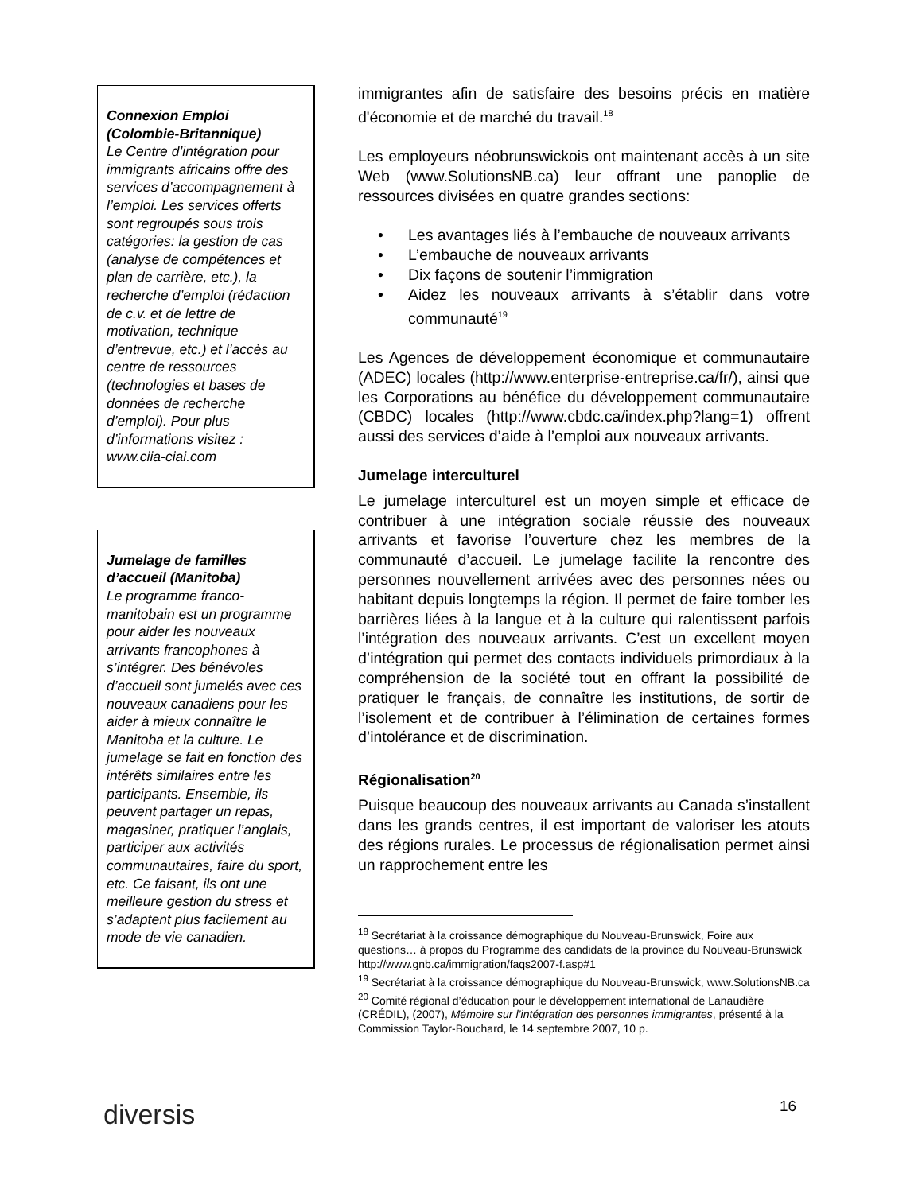Connexion Emploi (Colombie-Britannique)
Le Centre d’intégration pour immigrants africains offre des services d’accompagnement à l’emploi. Les services offerts sont regroupés sous trois catégories: la gestion de cas (analyse de compétences et plan de carrière, etc.), la recherche d’emploi (rédaction de c.v. et de lettre de motivation, technique d’entrevue, etc.) et l’accès au centre de ressources (technologies et bases de données de recherche d’emploi). Pour plus d’informations visitez : www.ciia-ciai.com
Jumelage de familles d’accueil (Manitoba)
Le programme franco-manitobain est un programme pour aider les nouveaux arrivants francophones à s’intégrer. Des bénévoles d’accueil sont jumelés avec ces nouveaux canadiens pour les aider à mieux connaître le Manitoba et la culture. Le jumelage se fait en fonction des intérêts similaires entre les participants. Ensemble, ils peuvent partager un repas, magasiner, pratiquer l’anglais, participer aux activités communautaires, faire du sport, etc. Ce faisant, ils ont une meilleure gestion du stress et s’adaptent plus facilement au mode de vie canadien.
immigrantes afin de satisfaire des besoins précis en matière d'économie et de marché du travail.<sup>18</sup>
Les employeurs néobrunswickois ont maintenant accès à un site Web (www.SolutionsNB.ca) leur offrant une panoplie de ressources divisées en quatre grandes sections:
• Les avantages liés à l’embauche de nouveaux arrivants
• L’embauche de nouveaux arrivants
• Dix façons de soutenir l’immigration
• Aidez les nouveaux arrivants à s’établir dans votre communauté<sup>19</sup>
Les Agences de développement économique et communautaire (ADEC) locales (http://www.enterprise-entreprise.ca/fr/), ainsi que les Corporations au bénéfice du développement communautaire (CBDC) locales (http://www.cbdc.ca/index.php?lang=1) offrent aussi des services d’aide à l’emploi aux nouveaux arrivants.
Jumelage interculturel
Le jumelage interculturel est un moyen simple et efficace de contribuer à une intégration sociale réussie des nouveaux arrivants et favorise l’ouverture chez les membres de la communauté d’accueil. Le jumelage facilite la rencontre des personnes nouvellement arrivées avec des personnes nées ou habitant depuis longtemps la région. Il permet de faire tomber les barrières liées à la langue et à la culture qui ralentissent parfois l’intégration des nouveaux arrivants. C’est un excellent moyen d’intégration qui permet des contacts individuels primordiaux à la compréhension de la société tout en offrant la possibilité de pratiquer le français, de connaître les institutions, de sortir de l’isolement et de contribuer à l’élimination de certaines formes d’intolérance et de discrimination.
Régionalisation<sup>20</sup>
Puisque beaucoup des nouveaux arrivants au Canada s’installent dans les grands centres, il est important de valoriser les atouts des régions rurales. Le processus de régionalisation permet ainsi un rapprochement entre les
<sup>18</sup> Secrétariat à la croissance démographique du Nouveau-Brunswick, Foire aux questions… à propos du Programme des candidats de la province du Nouveau-Brunswick http://www.gnb.ca/immigration/faqs2007-f.asp#1
<sup>19</sup> Secrétariat à la croissance démographique du Nouveau-Brunswick, www.SolutionsNB.ca
<sup>20</sup> Comité régional d’éducation pour le développement international de Lanaudière (CRÉDIL), (2007), Mémoire sur l’intégration des personnes immigrantes, présenté à la Commission Taylor-Bouchard, le 14 septembre 2007, 10 p.
diversis 16